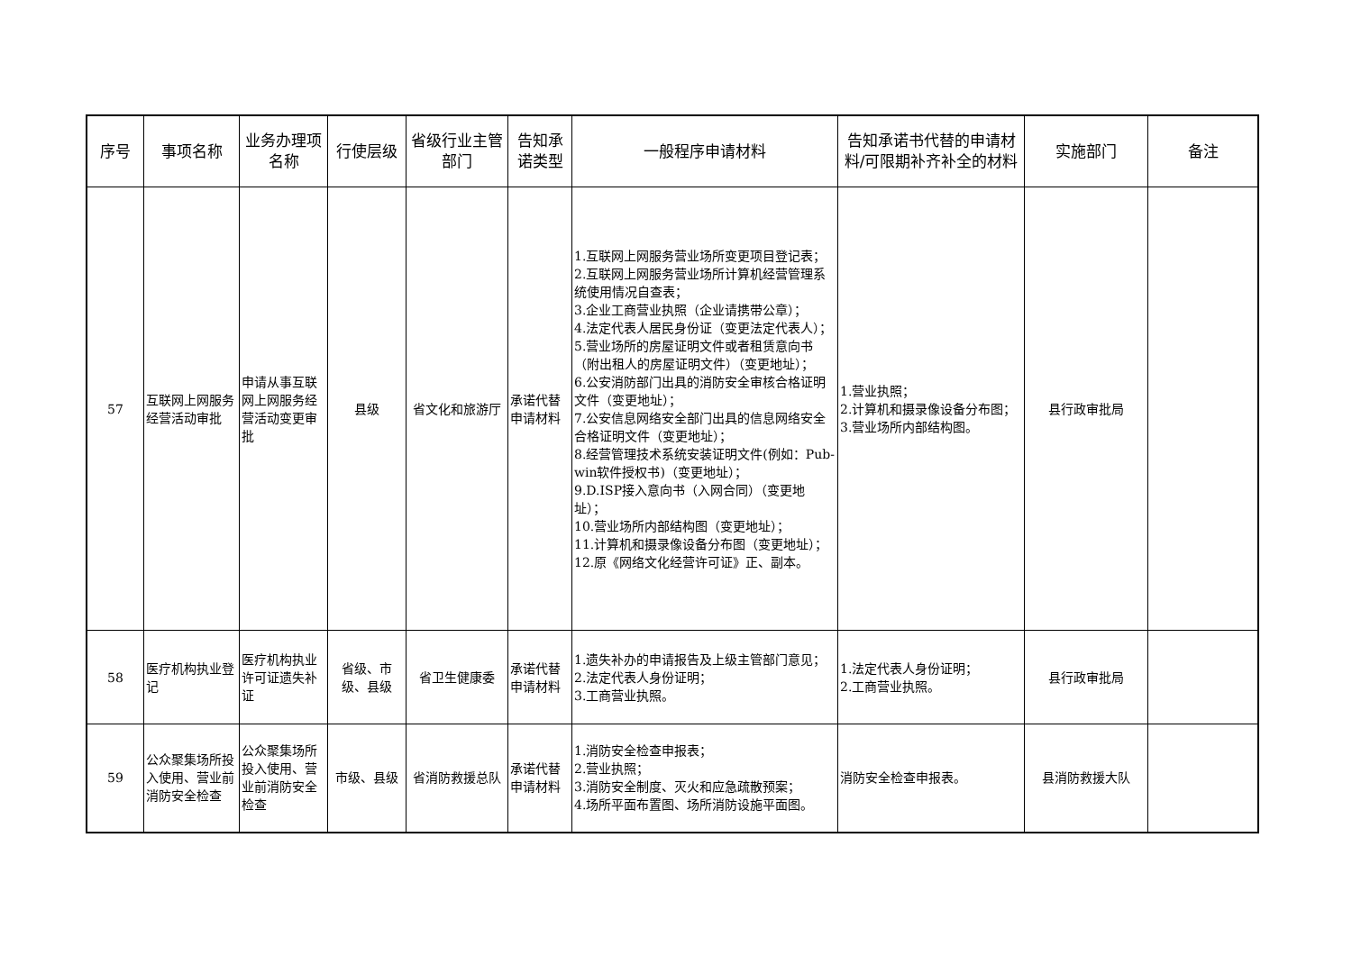| 序号 | 事项名称 | 业务办理项名称 | 行使层级 | 省级行业主管部门 | 告知承诺类型 | 一般程序申请材料 | 告知承诺书代替的申请材料/可限期补齐补全的材料 | 实施部门 | 备注 |
| --- | --- | --- | --- | --- | --- | --- | --- | --- | --- |
| 57 | 互联网上网服务经营活动审批 | 申请从事互联网上网服务经营活动变更审批 | 县级 | 省文化和旅游厅 | 承诺代替申请材料 | 1.互联网上网服务营业场所变更项目登记表； 2.互联网上网服务营业场所计算机经营管理系统使用情况自查表； 3.企业工商营业执照（企业请携带公章）； 4.法定代表人居民身份证（变更法定代表人）； 5.营业场所的房屋证明文件或者租赁意向书（附出租人的房屋证明文件）（变更地址）； 6.公安消防部门出具的消防安全审核合格证明文件（变更地址）； 7.公安信息网络安全部门出具的信息网络安全合格证明文件（变更地址）； 8.经营管理技术系统安装证明文件(例如：Pub-win软件授权书)（变更地址）； 9.D.ISP接入意向书（入网合同）（变更地址）； 10.营业场所内部结构图（变更地址）； 11.计算机和摄录像设备分布图（变更地址）； 12.原《网络文化经营许可证》正、副本。 | 1.营业执照； 2.计算机和摄录像设备分布图； 3.营业场所内部结构图。 | 县行政审批局 | |
| 58 | 医疗机构执业登记 | 医疗机构执业许可证遗失补证 | 省级、市级、县级 | 省卫生健康委 | 承诺代替申请材料 | 1.遗失补办的申请报告及上级主管部门意见； 2.法定代表人身份证明； 3.工商营业执照。 | 1.法定代表人身份证明； 2.工商营业执照。 | 县行政审批局 | |
| 59 | 公众聚集场所投入使用、营业前消防安全检查 | 公众聚集场所投入使用、营业前消防安全检查 | 市级、县级 | 省消防救援总队 | 承诺代替申请材料 | 1.消防安全检查申报表； 2.营业执照； 3.消防安全制度、灭火和应急疏散预案； 4.场所平面布置图、场所消防设施平面图。 | 消防安全检查申报表。 | 县消防救援大队 | |